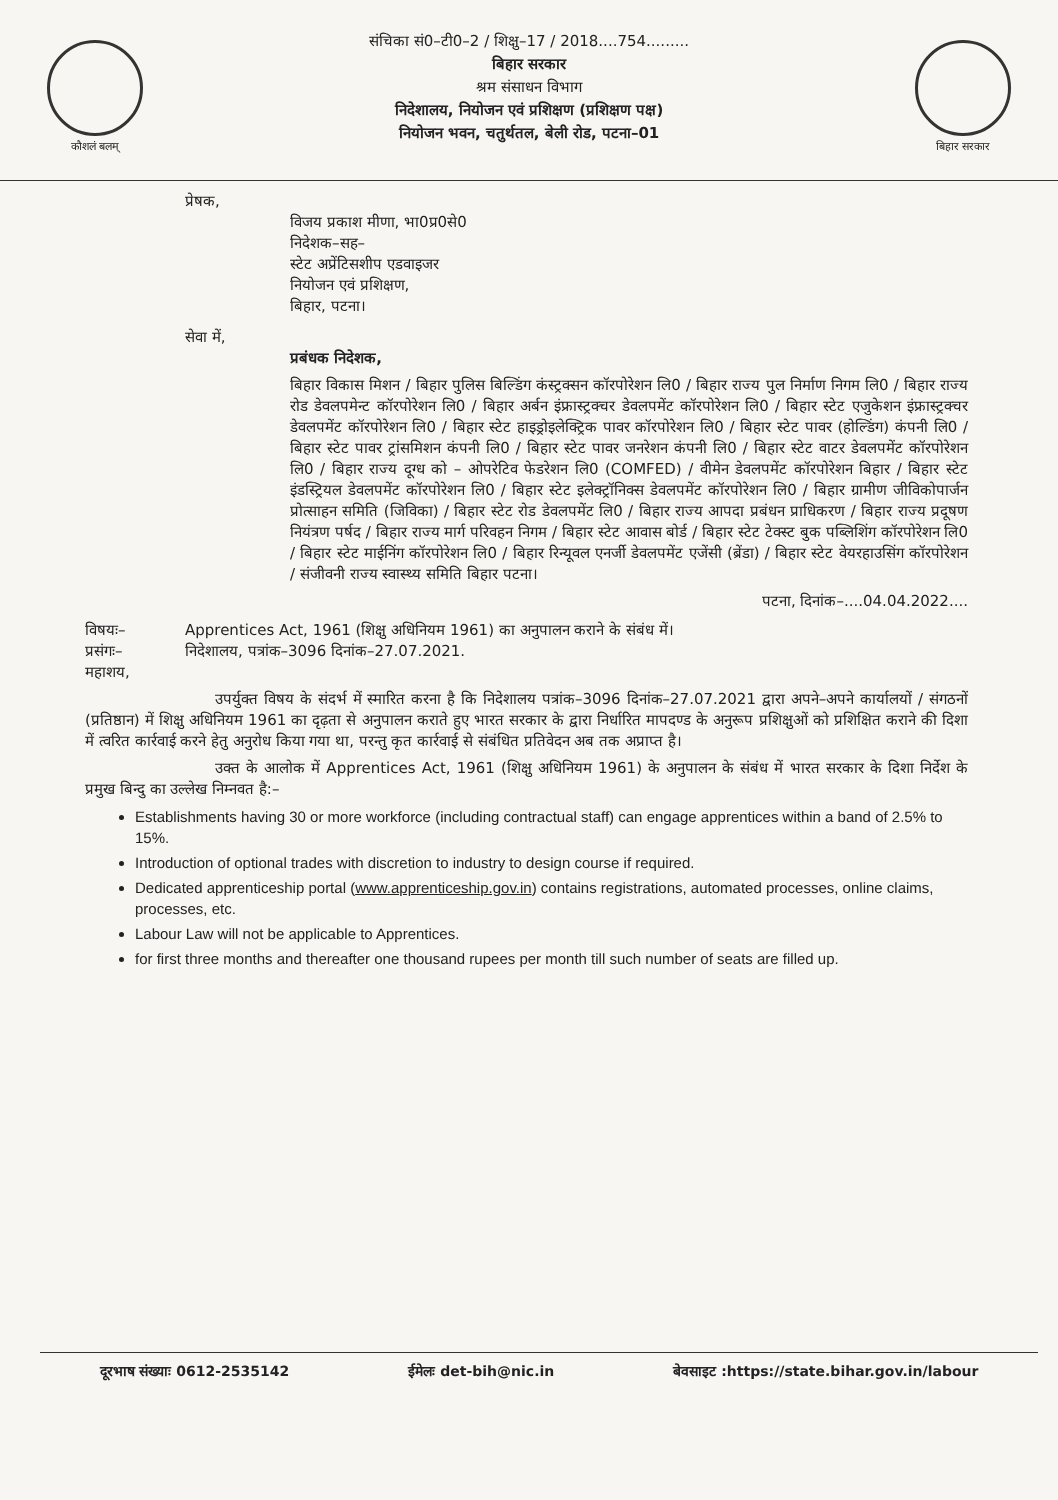कौशलं बलम्
संचिका सं0–टी0–2 / शिक्षु–17 / 2018....754.........
बिहार सरकार
श्रम संसाधन विभाग
निदेशालय, नियोजन एवं प्रशिक्षण (प्रशिक्षण पक्ष)
नियोजन भवन, चतुर्थतल, बेली रोड, पटना–01
बिहार सरकार
प्रेषक,
विजय प्रकाश मीणा, भा0प्र0से0
निदेशक–सह–
स्टेट अप्रेंटिसशीप एडवाइजर
नियोजन एवं प्रशिक्षण,
बिहार, पटना।
सेवा में,
प्रबंधक निदेशक,
बिहार विकास मिशन / बिहार पुलिस बिल्डिंग कंस्ट्रक्सन कॉरपोरेशन लि0 / बिहार राज्य पुल निर्माण निगम लि0 / बिहार राज्य रोड डेवलपमेन्ट कॉरपोरेशन लि0 / बिहार अर्बन इंफ्रास्ट्रक्चर डेवलपमेंट कॉरपोरेशन लि0 / बिहार स्टेट एजुकेशन इंफ्रास्ट्रक्चर डेवलपमेंट कॉरपोरेशन लि0 / बिहार स्टेट हाइड्रोइलेक्ट्रिक पावर कॉरपोरेशन लि0 / बिहार स्टेट पावर (होल्डिंग) कंपनी लि0 / बिहार स्टेट पावर ट्रांसमिशन कंपनी लि0 / बिहार स्टेट पावर जनरेशन कंपनी लि0 / बिहार स्टेट वाटर डेवलपमेंट कॉरपोरेशन लि0 / बिहार राज्य दूग्ध को – ओपरेटिव फेडरेशन लि0 (COMFED) / वीमेन डेवलपमेंट कॉरपोरेशन बिहार / बिहार स्टेट इंडस्ट्रियल डेवलपमेंट कॉरपोरेशन लि0 / बिहार स्टेट इलेक्ट्रॉनिक्स डेवलपमेंट कॉरपोरेशन लि0 / बिहार ग्रामीण जीविकोपार्जन प्रोत्साहन समिति (जिविका) / बिहार स्टेट रोड डेवलपमेंट लि0 / बिहार राज्य आपदा प्रबंधन प्राधिकरण / बिहार राज्य प्रदूषण नियंत्रण पर्षद / बिहार राज्य मार्ग परिवहन निगम / बिहार स्टेट आवास बोर्ड / बिहार स्टेट टेक्स्ट बुक पब्लिशिंग कॉरपोरेशन लि0 / बिहार स्टेट माईनिंग कॉरपोरेशन लि0 / बिहार रिन्यूवल एनर्जी डेवलपमेंट एजेंसी (ब्रेंडा) / बिहार स्टेट वेयरहाउसिंग कॉरपोरेशन / संजीवनी राज्य स्वास्थ्य समिति बिहार पटना।
पटना, दिनांक–....04.04.2022....
विषयः– Apprentices Act, 1961 (शिक्षु अधिनियम 1961) का अनुपालन कराने के संबंध में।
प्रसंगः– निदेशालय, पत्रांक–3096 दिनांक–27.07.2021.
महाशय,
उपर्युक्त विषय के संदर्भ में स्मारित करना है कि निदेशालय पत्रांक–3096 दिनांक–27.07.2021 द्वारा अपने–अपने कार्यालयों / संगठनों (प्रतिष्ठान) में शिक्षु अधिनियम 1961 का दृढ़ता से अनुपालन कराते हुए भारत सरकार के द्वारा निर्धारित मापदण्ड के अनुरूप प्रशिक्षुओं को प्रशिक्षित कराने की दिशा में त्वरित कार्रवाई करने हेतु अनुरोध किया गया था, परन्तु कृत कार्रवाई से संबंधित प्रतिवेदन अब तक अप्राप्त है।
उक्त के आलोक में Apprentices Act, 1961 (शिक्षु अधिनियम 1961) के अनुपालन के संबंध में भारत सरकार के दिशा निर्देश के प्रमुख बिन्दु का उल्लेख निम्नवत है:–
Establishments having 30 or more workforce (including contractual staff) can engage apprentices within a band of 2.5% to 15%.
Introduction of optional trades with discretion to industry to design course if required.
Dedicated apprenticeship portal (www.apprenticeship.gov.in) contains registrations, automated processes, online claims, processes, etc.
Labour Law will not be applicable to Apprentices.
for first three months and thereafter one thousand rupees per month till such number of seats are filled up.
दूरभाष संख्याः 0612-2535142 ईमेलः det-bih@nic.in बेवसाइट :https://state.bihar.gov.in/labour